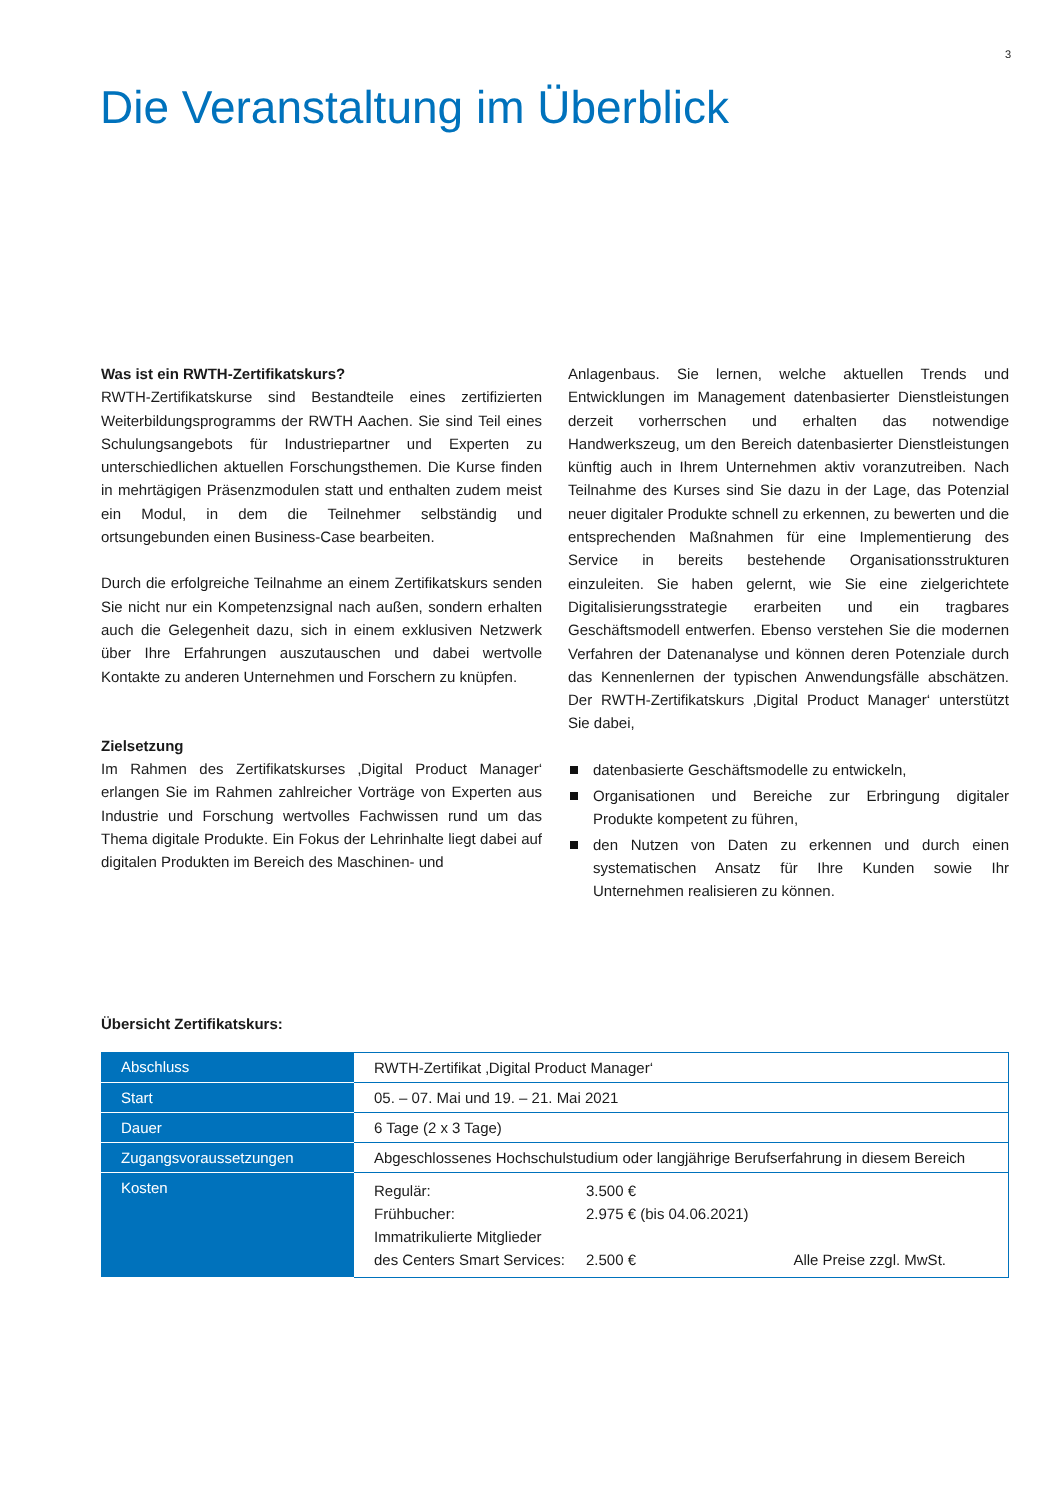3
Die Veranstaltung im Überblick
Was ist ein RWTH-Zertifikatskurs?
RWTH-Zertifikatskurse sind Bestandteile eines zertifizierten Weiterbildungsprogramms der RWTH Aachen. Sie sind Teil eines Schulungsangebots für Industriepartner und Experten zu unterschiedlichen aktuellen Forschungsthemen. Die Kurse finden in mehrtägigen Präsenzmodulen statt und enthalten zudem meist ein Modul, in dem die Teilnehmer selbständig und ortsungebunden einen Business-Case bearbeiten.
Durch die erfolgreiche Teilnahme an einem Zertifikatskurs senden Sie nicht nur ein Kompetenzsignal nach außen, sondern erhalten auch die Gelegenheit dazu, sich in einem exklusiven Netzwerk über Ihre Erfahrungen auszutauschen und dabei wertvolle Kontakte zu anderen Unternehmen und Forschern zu knüpfen.
Zielsetzung
Im Rahmen des Zertifikatskurses ‚Digital Product Manager‘ erlangen Sie im Rahmen zahlreicher Vorträge von Experten aus Industrie und Forschung wertvolles Fachwissen rund um das Thema digitale Produkte. Ein Fokus der Lehrinhalte liegt dabei auf digitalen Produkten im Bereich des Maschinen- und
Anlagenbaus. Sie lernen, welche aktuellen Trends und Entwicklungen im Management datenbasierter Dienstleistungen derzeit vorherrschen und erhalten das notwendige Handwerkszeug, um den Bereich datenbasierter Dienstleistungen künftig auch in Ihrem Unternehmen aktiv voranzutreiben. Nach Teilnahme des Kurses sind Sie dazu in der Lage, das Potenzial neuer digitaler Produkte schnell zu erkennen, zu bewerten und die entsprechenden Maßnahmen für eine Implementierung des Service in bereits bestehende Organisationsstrukturen einzuleiten. Sie haben gelernt, wie Sie eine zielgerichtete Digitalisierungsstrategie erarbeiten und ein tragbares Geschäftsmodell entwerfen. Ebenso verstehen Sie die modernen Verfahren der Datenanalyse und können deren Potenziale durch das Kennenlernen der typischen Anwendungsfälle abschätzen. Der RWTH-Zertifikatskurs ‚Digital Product Manager‘ unterstützt Sie dabei,
datenbasierte Geschäftsmodelle zu entwickeln,
Organisationen und Bereiche zur Erbringung digitaler Produkte kompetent zu führen,
den Nutzen von Daten zu erkennen und durch einen systematischen Ansatz für Ihre Kunden sowie Ihr Unternehmen realisieren zu können.
Übersicht Zertifikatskurs:
| Abschluss | RWTH-Zertifikat ‚Digital Product Manager‘ |
| Start | 05. – 07. Mai und 19. – 21. Mai 2021 |
| Dauer | 6 Tage (2 x 3 Tage) |
| Zugangsvoraussetzungen | Abgeschlossenes Hochschulstudium oder langjährige Berufserfahrung in diesem Bereich |
| Kosten | / Regulär: / 3.500 € / / / Frühbucher: / 2.975 € (bis 04.06.2021) / / / Immatrikulierte Mitglieder des Centers Smart Services: / 2.500 € / Alle Preise zzgl. MwSt. / |